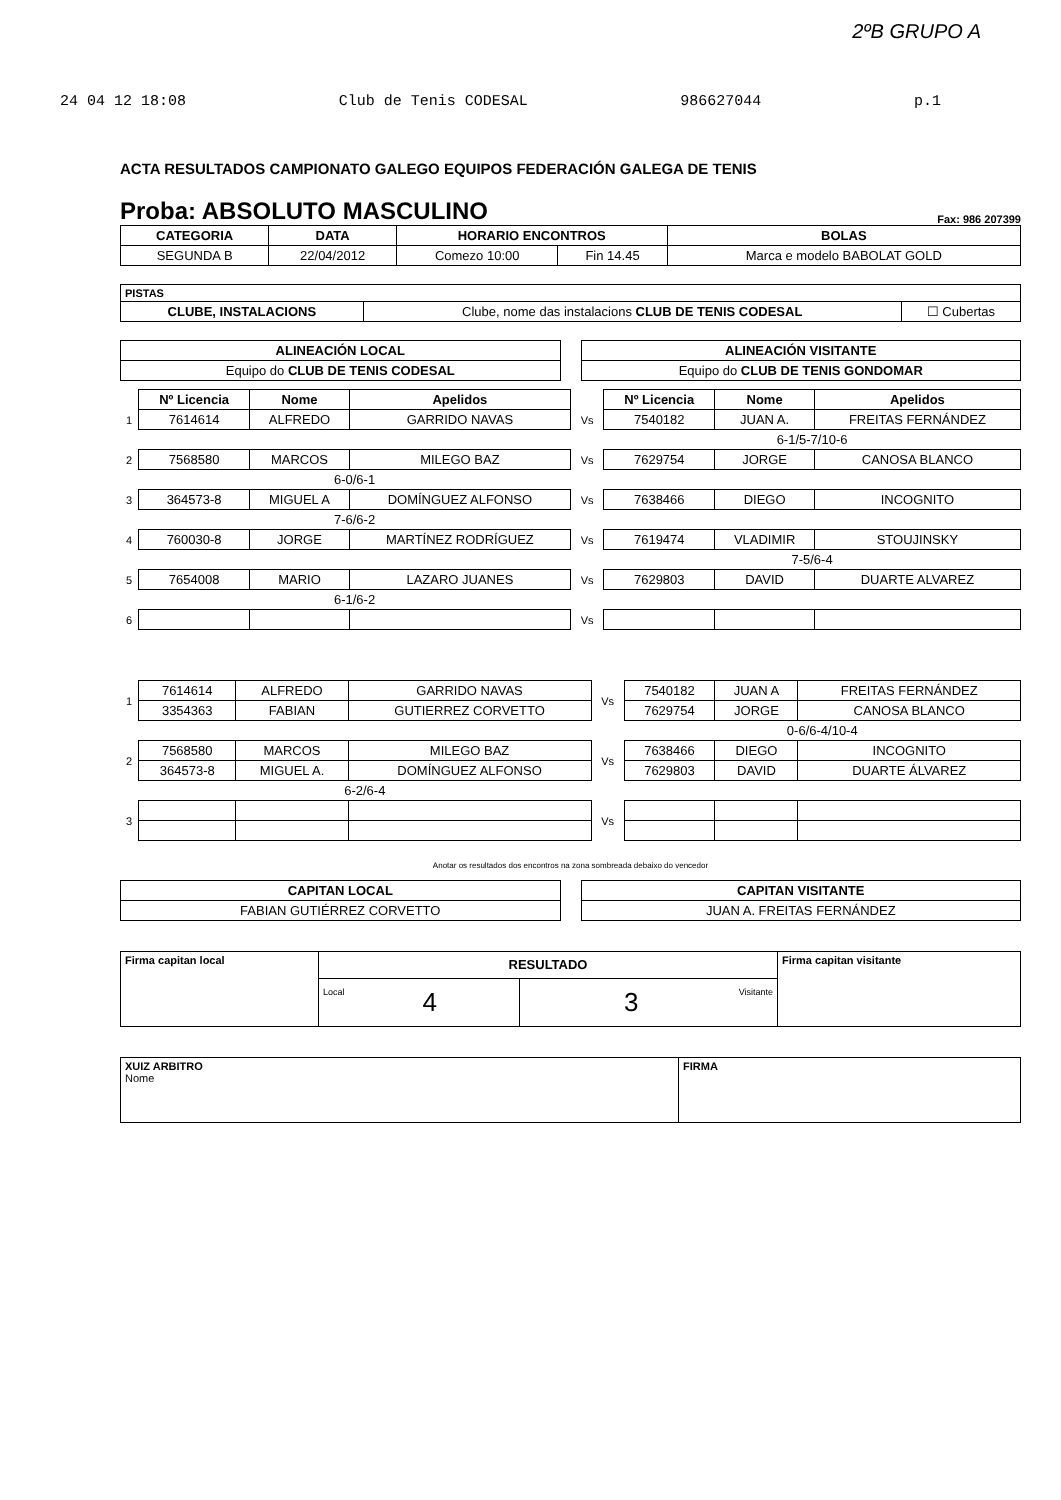2ºB GRUPO A
24 04 12 18:08 Club de Tenis CODESAL 986627044 p.1
ACTA RESULTADOS CAMPIONATO GALEGO EQUIPOS FEDERACIÓN GALEGA DE TENIS
Proba: ABSOLUTO MASCULINO Fax: 986 207399
| CATEGORIA | DATA | HORARIO ENCONTROS | | BOLAS |
| --- | --- | --- | --- | --- |
| SEGUNDA B | 22/04/2012 | Comezo 10:00 | Fin 14.45 | Marca e modelo BABOLAT GOLD |
| PISTAS | | |
| --- | --- | --- |
| CLUBE, INSTALACIONS | Clube, nome das instalacions CLUB DE TENIS CODESAL | ☐ Cubertas |
| ALINEACIÓN LOCAL |
| --- |
| Equipo do CLUB DE TENIS CODESAL |
| ALINEACIÓN VISITANTE |
| --- |
| Equipo do CLUB DE TENIS GONDOMAR |
| | Nº Licencia | Nome | Apelidos | | Nº Licencia | Nome | Apelidos |
| --- | --- | --- | --- | --- | --- | --- | --- |
| 1 | 7614614 | ALFREDO | GARRIDO NAVAS | Vs | 7540182 | JUAN A. | FREITAS FERNÁNDEZ |
| | | | | | 6-1/5-7/10-6 | | |
| 2 | 7568580 | MARCOS | MILEGO BAZ | Vs | 7629754 | JORGE | CANOSA BLANCO |
| | 6-0/6-1 | | | | | | |
| 3 | 364573-8 | MIGUEL A | DOMÍNGUEZ ALFONSO | Vs | 7638466 | DIEGO | INCOGNITO |
| | 7-6/6-2 | | | | | | |
| 4 | 760030-8 | JORGE | MARTÍNEZ RODRÍGUEZ | Vs | 7619474 | VLADIMIR | STOUJINSKY |
| | | | | | 7-5/6-4 | | |
| 5 | 7654008 | MARIO | LAZARO JUANES | Vs | 7629803 | DAVID | DUARTE ALVAREZ |
| | 6-1/6-2 | | | | | | |
| 6 | | | | Vs | | | |
| 1 | 7614614 | ALFREDO | GARRIDO NAVAS | Vs | 7540182 | JUAN A | FREITAS FERNÁNDEZ |
| | 3354363 | FABIAN | GUTIERREZ CORVETTO | | 7629754 | JORGE | CANOSA BLANCO |
| | | | | | 0-6/6-4/10-4 | | |
| 2 | 7568580 | MARCOS | MILEGO BAZ | Vs | 7638466 | DIEGO | INCOGNITO |
| | 364573-8 | MIGUEL A. | DOMÍNGUEZ ALFONSO | | 7629803 | DAVID | DUARTE ÁLVAREZ |
| | 6-2/6-4 | | | | | | |
| 3 | | | | Vs | | | |
Anotar os resultados dos encontros na zona sombreada debaixo do vencedor
| CAPITAN LOCAL |
| --- |
| FABIAN GUTIÉRREZ CORVETTO |
| CAPITAN VISITANTE |
| --- |
| JUAN A. FREITAS FERNÁNDEZ |
| Firma capitan local | RESULTADO | | Firma capitan visitante |
| | Local 4 | Visitante 3 | |
| XUIZ ARBITRO Nome | FIRMA |
| --- | --- |